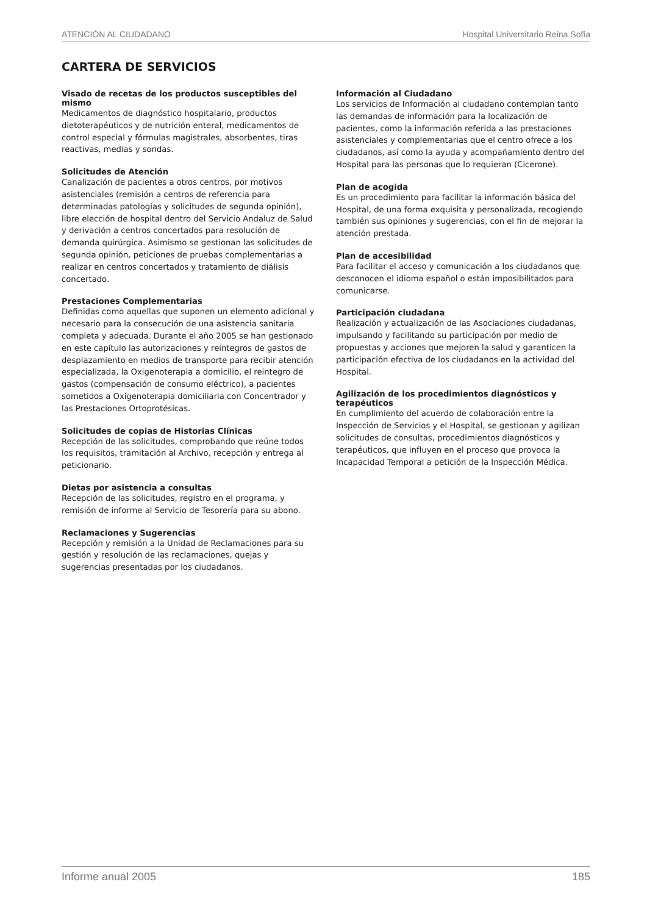ATENCIÓN AL CIUDADANO Hospital Universitario Reina Sofía
CARTERA DE SERVICIOS
Visado de recetas de los productos susceptibles del mismo
Medicamentos de diagnóstico hospitalario, productos dietoterapéuticos y de nutrición enteral, medicamentos de control especial y fórmulas magistrales, absorbentes, tiras reactivas, medias y sondas.
Solicitudes de Atención
Canalización de pacientes a otros centros, por motivos asistenciales (remisión a centros de referencia para determinadas patologías y solicitudes de segunda opinión), libre elección de hospital dentro del Servicio Andaluz de Salud y derivación a centros concertados para resolución de demanda quirúrgica. Asimismo se gestionan las solicitudes de segunda opinión, peticiones de pruebas complementarias a realizar en centros concertados y tratamiento de diálisis concertado.
Prestaciones Complementarias
Definidas como aquellas que suponen un elemento adicional y necesario para la consecución de una asistencia sanitaria completa y adecuada. Durante el año 2005 se han gestionado en este capítulo las autorizaciones y reintegros de gastos de desplazamiento en medios de transporte para recibir atención especializada, la Oxigenoterapia a domicilio, el reintegro de gastos (compensación de consumo eléctrico), a pacientes sometidos a Oxigenoterapia domiciliaria con Concentrador y las Prestaciones Ortoprotésicas.
Solicitudes de copias de Historias Clínicas
Recepción de las solicitudes, comprobando que reúne todos los requisitos, tramitación al Archivo, recepción y entrega al peticionario.
Dietas por asistencia a consultas
Recepción de las solicitudes, registro en el programa, y remisión de informe al Servicio de Tesorería para su abono.
Reclamaciones y Sugerencias
Recepción y remisión a la Unidad de Reclamaciones para su gestión y resolución de las reclamaciones, quejas y sugerencias presentadas por los ciudadanos.
Información al Ciudadano
Los servicios de Información al ciudadano contemplan tanto las demandas de información para la localización de pacientes, como la información referida a las prestaciones asistenciales y complementarias que el centro ofrece a los ciudadanos, así como la ayuda y acompañamiento dentro del Hospital para las personas que lo requieran (Cicerone).
Plan de acogida
Es un procedimiento para facilitar la información básica del Hospital, de una forma exquisita y personalizada, recogiendo también sus opiniones y sugerencias, con el fin de mejorar la atención prestada.
Plan de accesibilidad
Para facilitar el acceso y comunicación a los ciudadanos que desconocen el idioma español o están imposibilitados para comunicarse.
Participación ciudadana
Realización y actualización de las Asociaciones ciudadanas, impulsando y facilitando su participación por medio de propuestas y acciones que mejoren la salud y garanticen la participación efectiva de los ciudadanos en la actividad del Hospital.
Agilización de los procedimientos diagnósticos y terapéuticos
En cumplimiento del acuerdo de colaboración entre la Inspección de Servicios y el Hospital, se gestionan y agilizan solicitudes de consultas, procedimientos diagnósticos y terapéuticos, que influyen en el proceso que provoca la Incapacidad Temporal a petición de la Inspección Médica.
Informe anual 2005 185